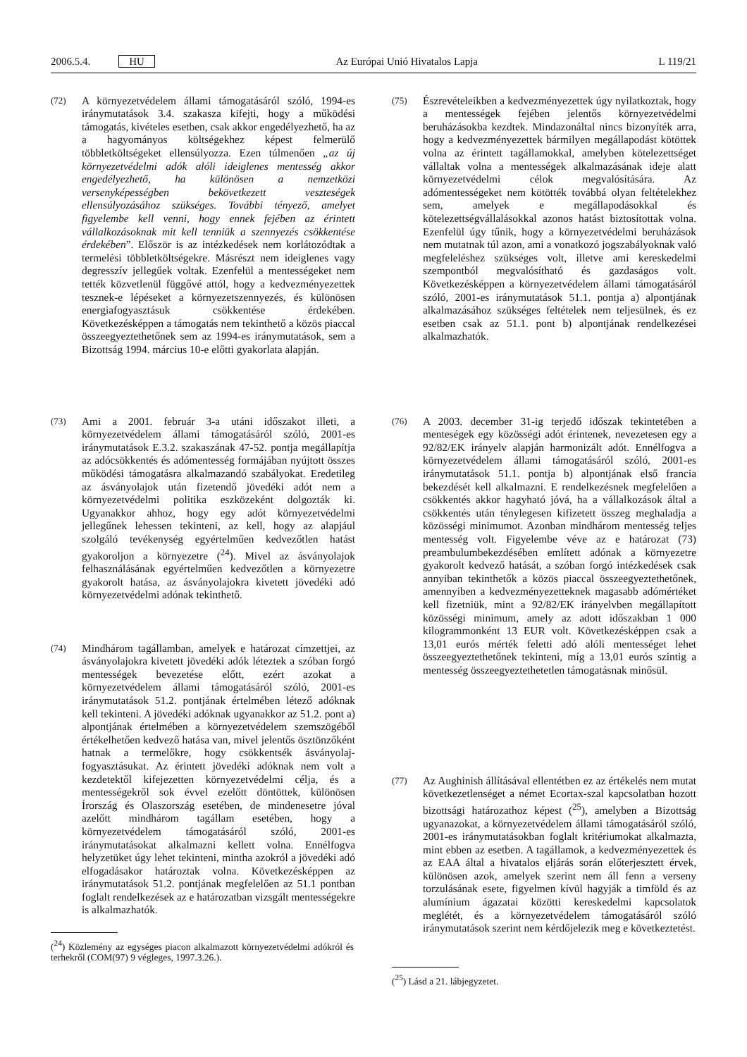2006.5.4. HU Az Európai Unió Hivatalos Lapja L 119/21
(72) A környezetvédelem állami támogatásáról szóló, 1994-es iránymutatások 3.4. szakasza kifejti, hogy a működési támogatás, kivételes esetben, csak akkor engedélyezhető, ha az a hagyományos költségekhez képest felmerülő többletköltségeket ellensúlyozza. Ezen túlmenően „az új környezetvédelmi adók alóli ideiglenes mentesség akkor engedélyezhető, ha különösen a nemzetközi versenyképességben bekövetkezett veszteségek ellensúlyozásához szükséges. További tényező, amelyet figyelembe kell venni, hogy ennek fejében az érintett vállalkozásoknak mit kell tenniük a szennyezés csökkentése érdekében”. Először is az intézkedések nem korlátozódtak a termelési többletköltségekre. Másrészt nem ideiglenes vagy degresszív jellegűek voltak. Ezenfelül a mentességeket nem tették közvetlenül függővé attól, hogy a kedvezményezettek tesznek-e lépéseket a környezetszennyezés, és különösen energiafogyasztásuk csökkentése érdekében. Következésképpen a támogatás nem tekinthető a közös piaccal összeegyeztethetőnek sem az 1994-es iránymutatások, sem a Bizottság 1994. március 10-e előtti gyakorlata alapján.
(73) Ami a 2001. február 3-a utáni időszakot illeti, a környezetvédelem állami támogatásáról szóló, 2001-es iránymutatások E.3.2. szakaszának 47-52. pontja megállapítja az adócsökkentés és adómentesség formájában nyújtott összes működési támogatásra alkalmazandó szabályokat. Eredetileg az ásványolajok után fizetendő jövedéki adót nem a környezetvédelmi politika eszközeként dolgozták ki. Ugyanakkor ahhoz, hogy egy adót környezetvédelmi jellegűnek lehessen tekinteni, az kell, hogy az alapjául szolgáló tevékenység egyértelműen kedvezőtlen hatást gyakoroljon a környezetre (<sup>24</sup>). Mivel az ásványolajok felhasználásának egyértelműen kedvezőtlen a környezetre gyakorolt hatása, az ásványolajokra kivetett jövedéki adó környezetvédelmi adónak tekinthető.
(74) Mindhárom tagállamban, amelyek e határozat címzettjei, az ásványolajokra kivetett jövedéki adók léteztek a szóban forgó mentességek bevezetése előtt, ezért azokat a környezetvédelem állami támogatásáról szóló, 2001-es iránymutatások 51.2. pontjának értelmében létező adóknak kell tekinteni. A jövedéki adóknak ugyanakkor az 51.2. pont a) alpontjának értelmében a környezetvédelem szemszögéből értékelhetően kedvező hatása van, mivel jelentős ösztönzőként hatnak a termelőkre, hogy csökkentsék ásványolaj-fogyasztásukat. Az érintett jövedéki adóknak nem volt a kezdetektől kifejezetten környezetvédelmi célja, és a mentességekről sok évvel ezelőtt döntöttek, különösen Írország és Olaszország esetében, de mindenesetre jóval azelőtt mindhárom tagállam esetében, hogy a környezetvédelem támogatásáról szóló, 2001-es iránymutatásokat alkalmazni kellett volna. Ennélfogva helyzetüket úgy lehet tekinteni, mintha azokról a jövedéki adó elfogadásakor határoztak volna. Következésképpen az iránymutatások 51.2. pontjának megfelelően az 51.1 pontban foglalt rendelkezések az e határozatban vizsgált mentességekre is alkalmazhatók.
(<sup>24</sup>) Közlemény az egységes piacon alkalmazott környezetvédelmi adókról és terhekről (COM(97) 9 végleges, 1997.3.26.).
(75) Észrevételeikben a kedvezményezettek úgy nyilatkoztak, hogy a mentességek fejében jelentős környezetvédelmi beruházásokba kezdtek. Mindazonáltal nincs bizonyíték arra, hogy a kedvezményezettek bármilyen megállapodást kötöttek volna az érintett tagállamokkal, amelyben kötelezettséget vállaltak volna a mentességek alkalmazásának ideje alatt környezetvédelmi célok megvalósítására. Az adómentességeket nem kötötték továbbá olyan feltételekhez sem, amelyek e megállapodásokkal és kötelezettségvállalásokkal azonos hatást biztosítottak volna. Ezenfelül úgy tűnik, hogy a környezetvédelmi beruházások nem mutatnak túl azon, ami a vonatkozó jogszabályoknak való megfeleléshez szükséges volt, illetve ami kereskedelmi szempontból megvalósítható és gazdaságos volt. Következésképpen a környezetvédelem állami támogatásáról szóló, 2001-es iránymutatások 51.1. pontja a) alpontjának alkalmazásához szükséges feltételek nem teljesülnek, és ez esetben csak az 51.1. pont b) alpontjának rendelkezései alkalmazhatók.
(76) A 2003. december 31-ig terjedő időszak tekintetében a menteségek egy közösségi adót érintenek, nevezetesen egy a 92/82/EK irányelv alapján harmonizált adót. Ennélfogva a környezetvédelem állami támogatásáról szóló, 2001-es iránymutatások 51.1. pontja b) alpontjának első francia bekezdését kell alkalmazni. E rendelkezésnek megfelelően a csökkentés akkor hagyható jóvá, ha a vállalkozások által a csökkentés után ténylegesen kifizetett összeg meghaladja a közösségi minimumot. Azonban mindhárom mentesség teljes mentesség volt. Figyelembe véve az e határozat (73) preambulumbekezdésében említett adónak a környezetre gyakorolt kedvező hatását, a szóban forgó intézkedések csak annyiban tekinthetők a közös piaccal összeegyeztethetőnek, amennyiben a kedvezményezetteknek magasabb adómértéket kell fizetniük, mint a 92/82/EK irányelvben megállapított közösségi minimum, amely az adott időszakban 1 000 kilogrammonként 13 EUR volt. Következésképpen csak a 13,01 eurós mérték feletti adó alóli mentességet lehet összeegyeztethetőnek tekinteni, míg a 13,01 eurós szintig a mentesség összeegyeztethetetlen támogatásnak minősül.
(77) Az Aughinish állításával ellentétben ez az értékelés nem mutat következetlenséget a német Ecortax-szal kapcsolatban hozott bizottsági határozathoz képest (<sup>25</sup>), amelyben a Bizottság ugyanazokat, a környezetvédelem állami támogatásáról szóló, 2001-es iránymutatásokban foglalt kritériumokat alkalmazta, mint ebben az esetben. A tagállamok, a kedvezményezettek és az EAA által a hivatalos eljárás során előterjesztett érvek, különösen azok, amelyek szerint nem áll fenn a verseny torzulásának esete, figyelmen kívül hagyják a timföld és az alumínium ágazatai közötti kereskedelmi kapcsolatok meglétét, és a környezetvédelem támogatásáról szóló iránymutatások szerint nem kérdőjelezik meg e következtetést.
(<sup>25</sup>) Lásd a 21. lábjegyzetet.